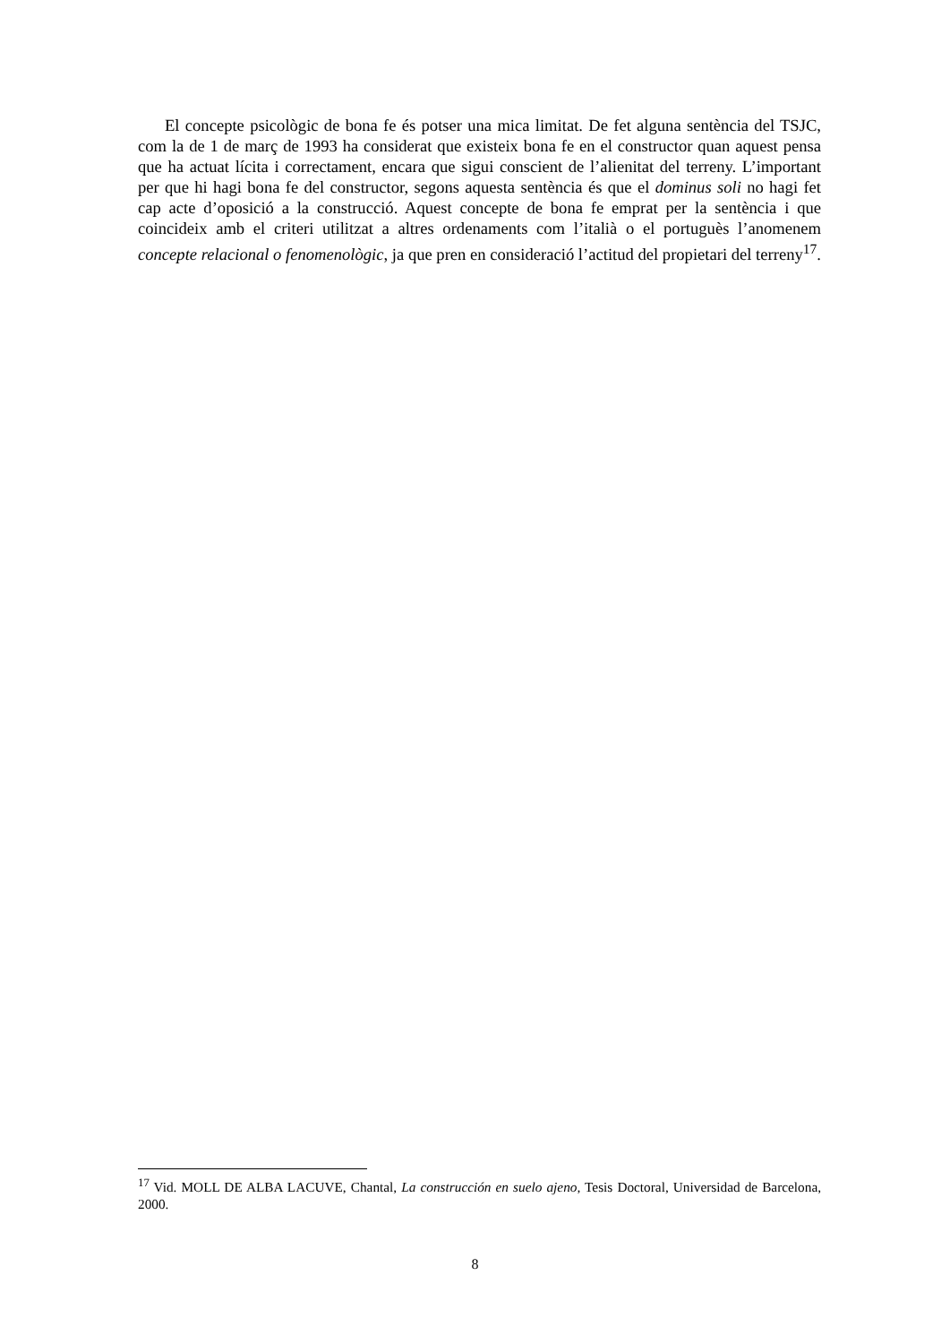El concepte psicològic de bona fe és potser una mica limitat. De fet alguna sentència del TSJC, com la de 1 de març de 1993 ha considerat que existeix bona fe en el constructor quan aquest pensa que ha actuat lícita i correctament, encara que sigui conscient de l’alienitat del terreny. L’important per que hi hagi bona fe del constructor, segons aquesta sentència és que el dominus soli no hagi fet cap acte d’oposició a la construcció. Aquest concepte de bona fe emprat per la sentència i que coincideix amb el criteri utilitzat a altres ordenaments com l’italià o el portuguès l’anomenem concepte relacional o fenomenològic, ja que pren en consideració l’actitud del propietari del terreny<sup>17</sup>.
<sup>17</sup> Vid. MOLL DE ALBA LACUVE, Chantal, La construcción en suelo ajeno, Tesis Doctoral, Universidad de Barcelona, 2000.
8